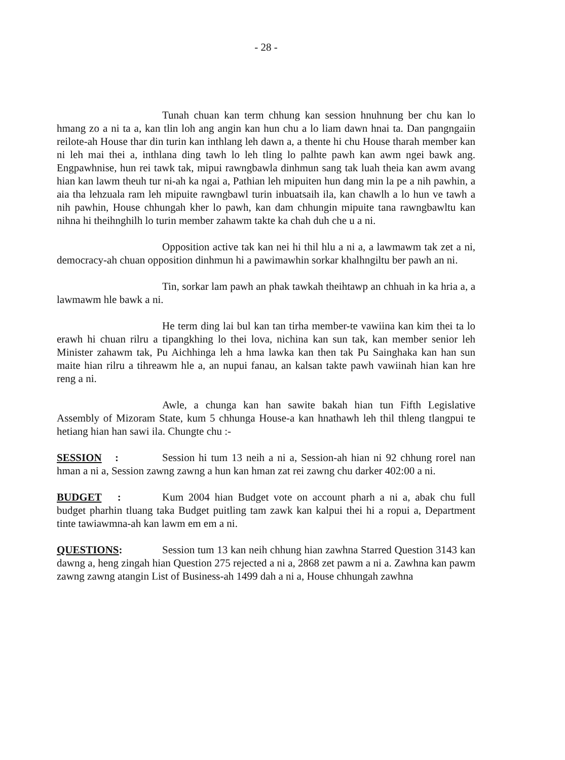- 28 -
Tunah chuan kan term chhung kan session hnuhnung ber chu kan lo hmang zo a ni ta a, kan tlin loh ang angin kan hun chu a lo liam dawn hnai ta. Dan pangngaiin reilote-ah House thar din turin kan inthlang leh dawn a, a thente hi chu House tharah member kan ni leh mai thei a, inthlana ding tawh lo leh tling lo palhte pawh kan awm ngei bawk ang. Engpawhnise, hun rei tawk tak, mipui rawngbawla dinhmun sang tak luah theia kan awm avang hian kan lawm theuh tur ni-ah ka ngai a, Pathian leh mipuiten hun dang min la pe a nih pawhin, a aia tha lehzuala ram leh mipuite rawngbawl turin inbuatsaih ila, kan chawlh a lo hun ve tawh a nih pawhin, House chhungah kher lo pawh, kan dam chhungin mipuite tana rawngbawltu kan nihna hi theihnghilh lo turin member zahawm takte ka chah duh che u a ni.
Opposition active tak kan nei hi thil hlu a ni a, a lawmawm tak zet a ni, democracy-ah chuan opposition dinhmun hi a pawimawhin sorkar khalhngiltu ber pawh an ni.
Tin, sorkar lam pawh an phak tawkah theihtawp an chhuah in ka hria a, a lawmawm hle bawk a ni.
He term ding lai bul kan tan tirha member-te vawiina kan kim thei ta lo erawh hi chuan rilru a tipangkhing lo thei lova, nichina kan sun tak, kan member senior leh Minister zahawm tak, Pu Aichhinga leh a hma lawka kan then tak Pu Sainghaka kan han sun maite hian rilru a tihreawm hle a, an nupui fanau, an kalsan takte pawh vawiinah hian kan hre reng a ni.
Awle, a chunga kan han sawite bakah hian tun Fifth Legislative Assembly of Mizoram State, kum 5 chhunga House-a kan hnathawh leh thil thleng tlangpui te hetiang hian han sawi ila. Chungte chu :-
SESSION : Session hi tum 13 neih a ni a, Session-ah hian ni 92 chhung rorel nan hman a ni a, Session zawng zawng a hun kan hman zat rei zawng chu darker 402:00 a ni.
BUDGET : Kum 2004 hian Budget vote on account pharh a ni a, abak chu full budget pharhin tluang taka Budget puitling tam zawk kan kalpui thei hi a ropui a, Department tinte tawiawmna-ah kan lawm em em a ni.
QUESTIONS: Session tum 13 kan neih chhung hian zawhna Starred Question 3143 kan dawng a, heng zingah hian Question 275 rejected a ni a, 2868 zet pawm a ni a. Zawhna kan pawm zawng zawng atangin List of Business-ah 1499 dah a ni a, House chhungah zawhna